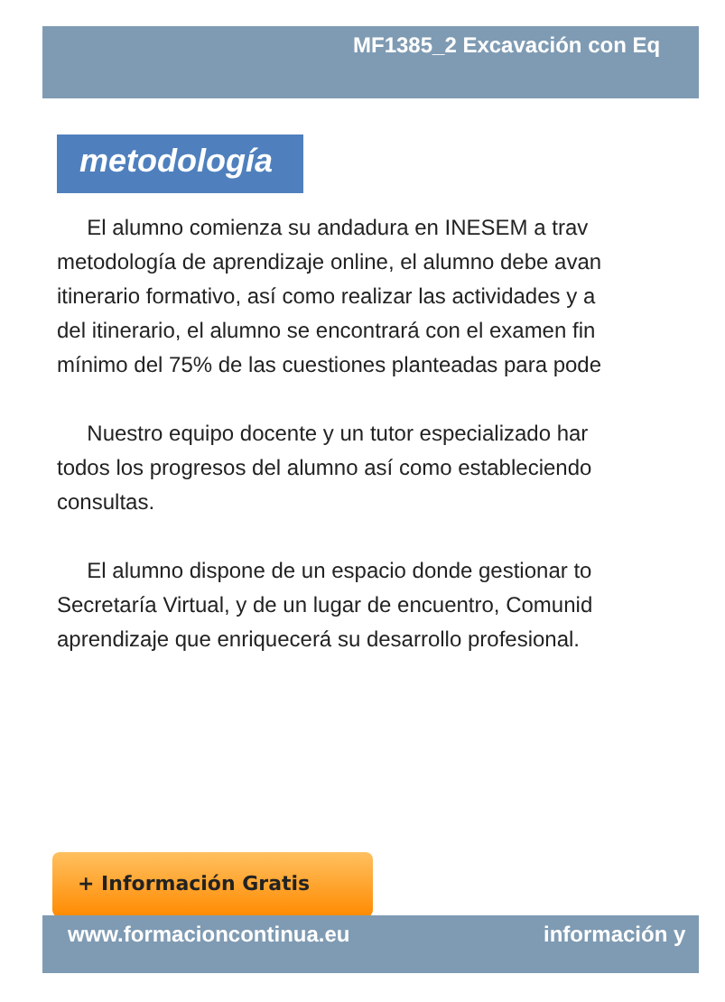MF1385_2 Excavación con Eq
metodología
El alumno comienza su andadura en INESEM a trav
metodología de aprendizaje online, el alumno debe avan
itinerario formativo, así como realizar las actividades y a
del itinerario, el alumno se encontrará con el examen fin
mínimo del 75% de las cuestiones planteadas para pode
Nuestro equipo docente y un tutor especializado har
todos los progresos del alumno así como estableciendo
consultas.
El alumno dispone de un espacio donde gestionar to
Secretaría Virtual, y de un lugar de encuentro, Comunid
aprendizaje que enriquecerá su desarrollo profesional.
+ Información Gratis
www.formacioncontinua.eu información y